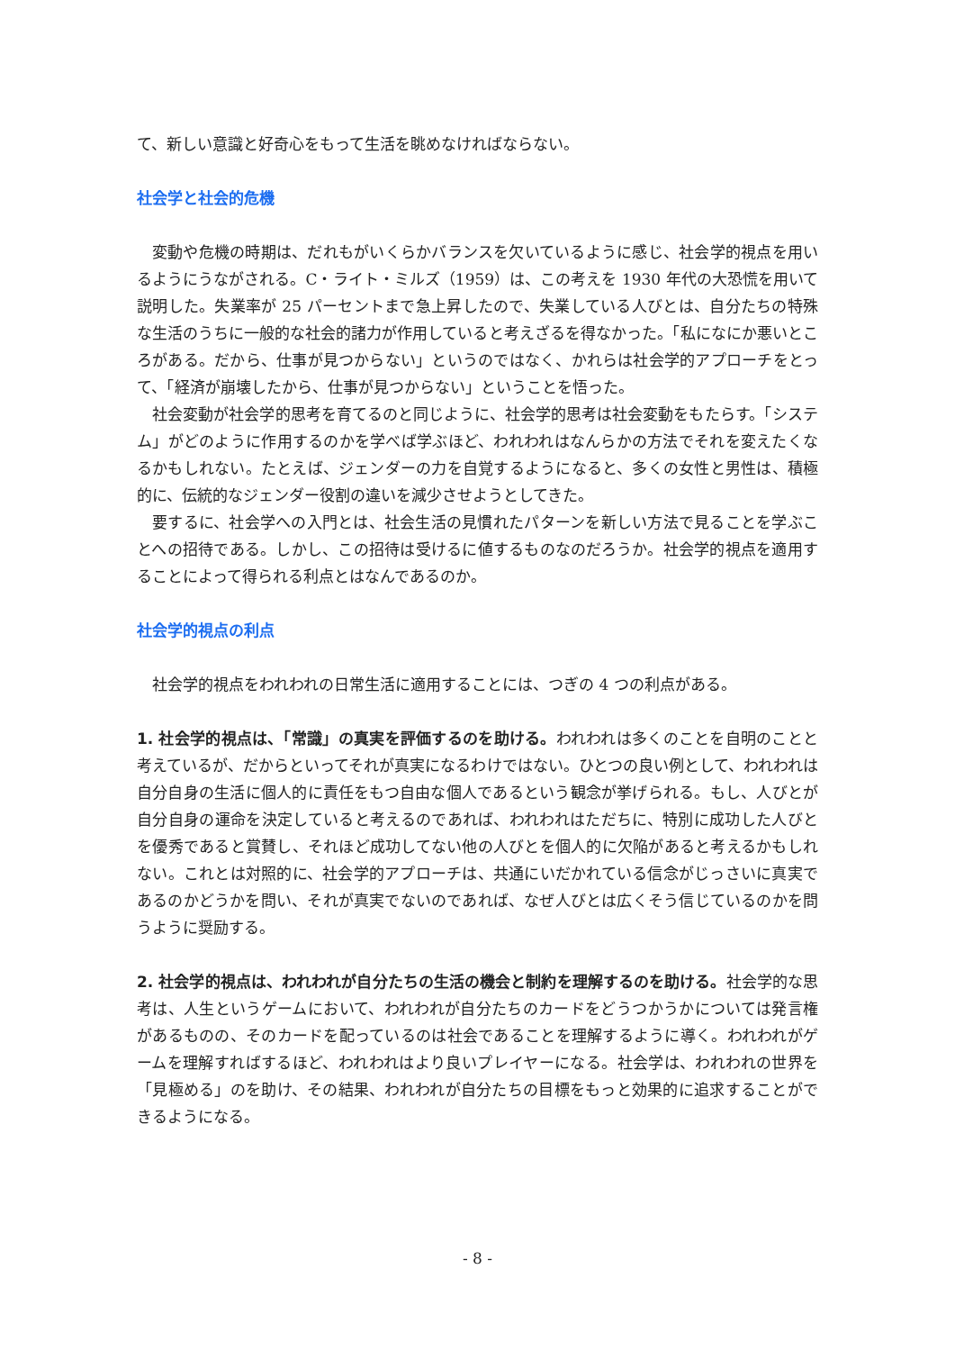て、新しい意識と好奇心をもって生活を眺めなければならない。
社会学と社会的危機
変動や危機の時期は、だれもがいくらかバランスを欠いているように感じ、社会学的視点を用いるようにうながされる。C・ライト・ミルズ（1959）は、この考えを 1930 年代の大恐慌を用いて説明した。失業率が 25 パーセントまで急上昇したので、失業している人びとは、自分たちの特殊な生活のうちに一般的な社会的諸力が作用していると考えざるを得なかった。「私になにか悪いところがある。だから、仕事が見つからない」というのではなく、かれらは社会学的アプローチをとって、「経済が崩壊したから、仕事が見つからない」ということを悟った。
社会変動が社会学的思考を育てるのと同じように、社会学的思考は社会変動をもたらす。「システム」がどのように作用するのかを学べば学ぶほど、われわれはなんらかの方法でそれを変えたくなるかもしれない。たとえば、ジェンダーの力を自覚するようになると、多くの女性と男性は、積極的に、伝統的なジェンダー役割の違いを減少させようとしてきた。
要するに、社会学への入門とは、社会生活の見慣れたパターンを新しい方法で見ることを学ぶことへの招待である。しかし、この招待は受けるに値するものなのだろうか。社会学的視点を適用することによって得られる利点とはなんであるのか。
社会学的視点の利点
社会学的視点をわれわれの日常生活に適用することには、つぎの 4 つの利点がある。
1. 社会学的視点は、「常識」の真実を評価するのを助ける。われわれは多くのことを自明のことと考えているが、だからといってそれが真実になるわけではない。ひとつの良い例として、われわれは自分自身の生活に個人的に責任をもつ自由な個人であるという観念が挙げられる。もし、人びとが自分自身の運命を決定していると考えるのであれば、われわれはただちに、特別に成功した人びとを優秀であると賞賛し、それほど成功してない他の人びとを個人的に欠陥があると考えるかもしれない。これとは対照的に、社会学的アプローチは、共通にいだかれている信念がじっさいに真実であるのかどうかを問い、それが真実でないのであれば、なぜ人びとは広くそう信じているのかを問うように奨励する。
2. 社会学的視点は、われわれが自分たちの生活の機会と制約を理解するのを助ける。社会学的な思考は、人生というゲームにおいて、われわれが自分たちのカードをどうつかうかについては発言権があるものの、そのカードを配っているのは社会であることを理解するように導く。われわれがゲームを理解すればするほど、われわれはより良いプレイヤーになる。社会学は、われわれの世界を「見極める」のを助け、その結果、われわれが自分たちの目標をもっと効果的に追求することができるようになる。
- 8 -